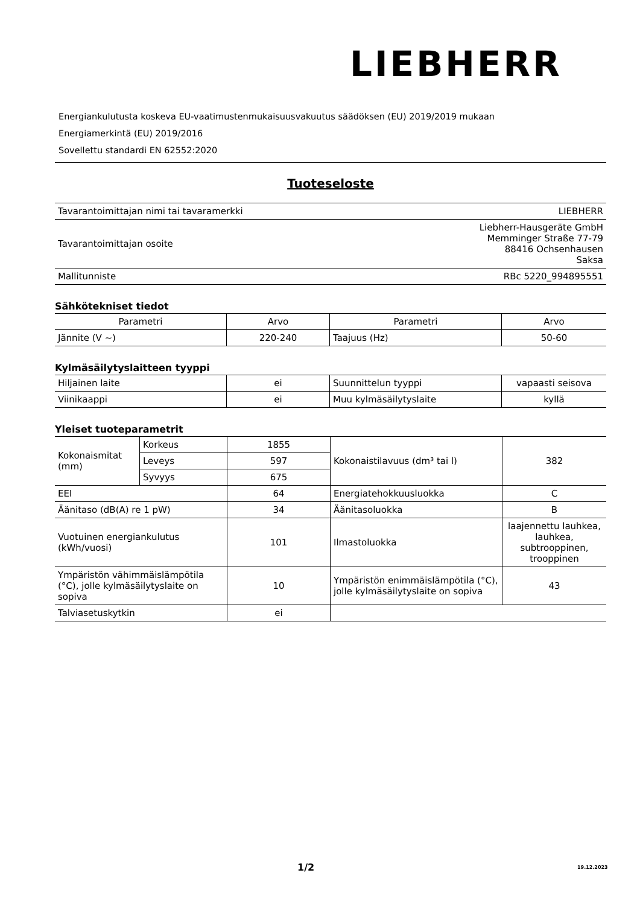LIEBHERR
Energiankulutusta koskeva EU-vaatimustenmukaisuusvakuutus säädöksen (EU) 2019/2019 mukaan
Energiamerkintä (EU) 2019/2016
Sovellettu standardi EN 62552:2020
Tuoteseloste
| Tavarantoimittajan nimi tai tavaramerkki | LIEBHERR |
| Tavarantoimittajan osoite | Liebherr-Hausgeräte GmbH Memminger Straße 77-79 88416 Ochsenhausen Saksa |
| Mallitunniste | RBc 5220_994895551 |
Sähkötekniset tiedot
| Parametri | Arvo | Parametri | Arvo |
| --- | --- | --- | --- |
| Jännite (V ~) | 220-240 | Taajuus (Hz) | 50-60 |
Kylmäsäilytyslaitteen tyyppi
| Hiljainen laite | ei | Suunnittelun tyyppi | vapaasti seisova |
| Viinikaappi | ei | Muu kylmäsäilytyslaite | kyllä |
Yleiset tuoteparametrit
| Kokonaismitat (mm) | Korkeus | 1855 | Kokonaistilavuus (dm³ tai l) | 382 |
| | Leveys | 597 | | |
| | Syvyys | 675 | | |
| EEI | | 64 | Energiatehokkuusluokka | C |
| Äänitaso (dB(A) re 1 pW) | | 34 | Äänitasoluokka | B |
| Vuotuinen energiankulutus (kWh/vuosi) | | 101 | Ilmastoluokka | laajennettu lauhkea, lauhkea, subtrooppinen, trooppinen |
| Ympäristön vähimmäislämpötila (°C), jolle kylmäsäilytyslaite on sopiva | | 10 | Ympäristön enimmäislämpötila (°C), jolle kylmäsäilytyslaite on sopiva | 43 |
| Talviasetuskytkin | | ei | | |
1/2 19.12.2023